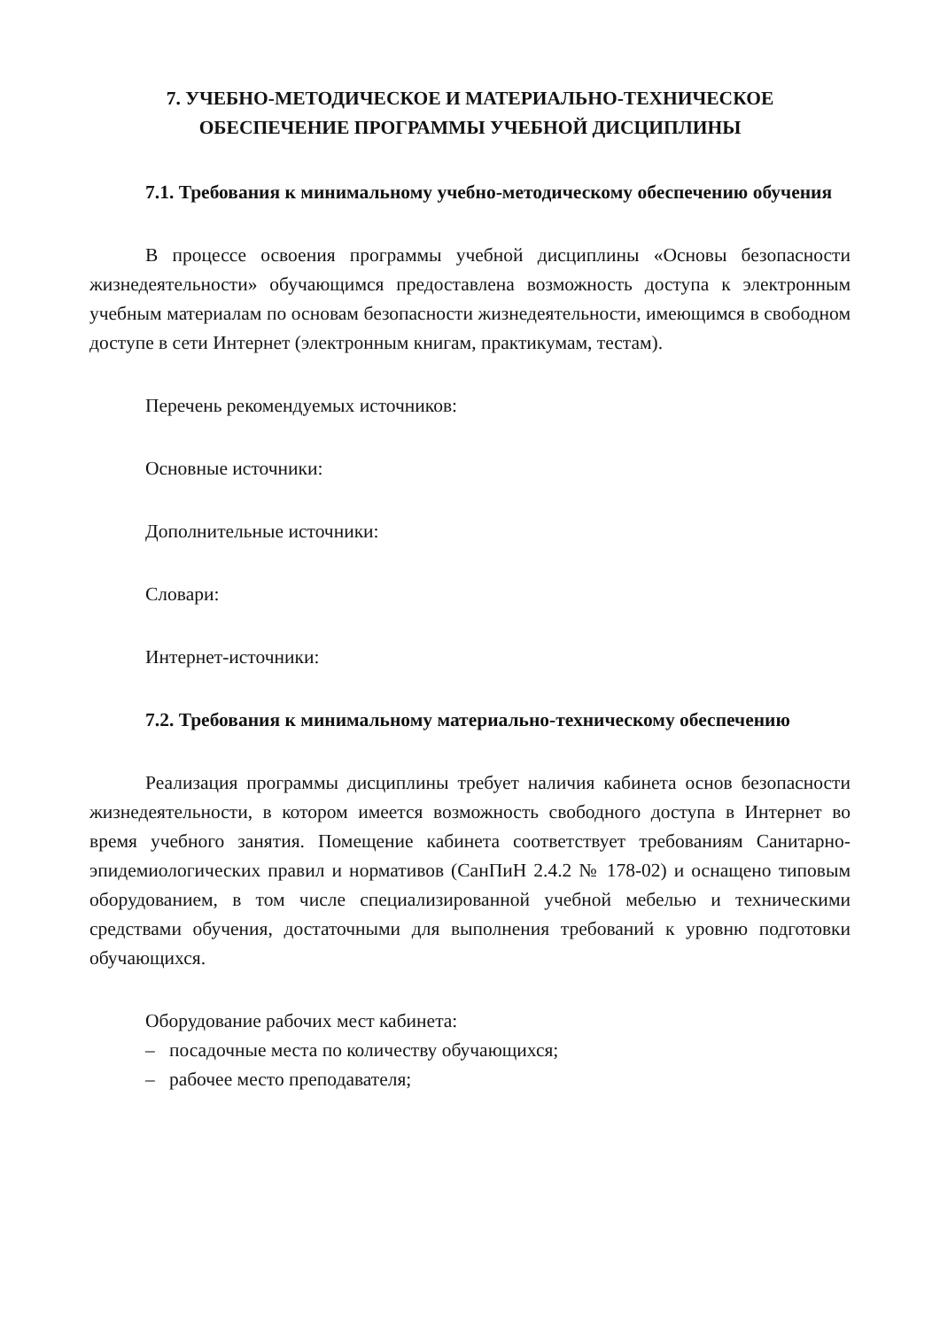7. УЧЕБНО-МЕТОДИЧЕСКОЕ И МАТЕРИАЛЬНО-ТЕХНИЧЕСКОЕ
ОБЕСПЕЧЕНИЕ ПРОГРАММЫ УЧЕБНОЙ ДИСЦИПЛИНЫ
7.1. Требования к минимальному учебно-методическому обеспечению обучения
В процессе освоения программы учебной дисциплины «Основы безопасности жизнедеятельности» обучающимся предоставлена возможность доступа к электронным учебным материалам по основам безопасности жизнедеятельности, имеющимся в свободном доступе в сети Интернет (электронным книгам, практикумам, тестам).
Перечень рекомендуемых источников:
Основные источники:
Дополнительные источники:
Словари:
Интернет-источники:
7.2. Требования к минимальному материально-техническому обеспечению
Реализация программы дисциплины требует наличия кабинета основ безопасности жизнедеятельности, в котором имеется возможность свободного доступа в Интернет во время учебного занятия. Помещение кабинета соответствует требованиям Санитарно-эпидемиологических правил и нормативов (СанПиН 2.4.2 № 178-02) и оснащено типовым оборудованием, в том числе специализированной учебной мебелью и техническими средствами обучения, достаточными для выполнения требований к уровню подготовки обучающихся.
Оборудование рабочих мест кабинета:
– посадочные места по количеству обучающихся;
– рабочее место преподавателя;